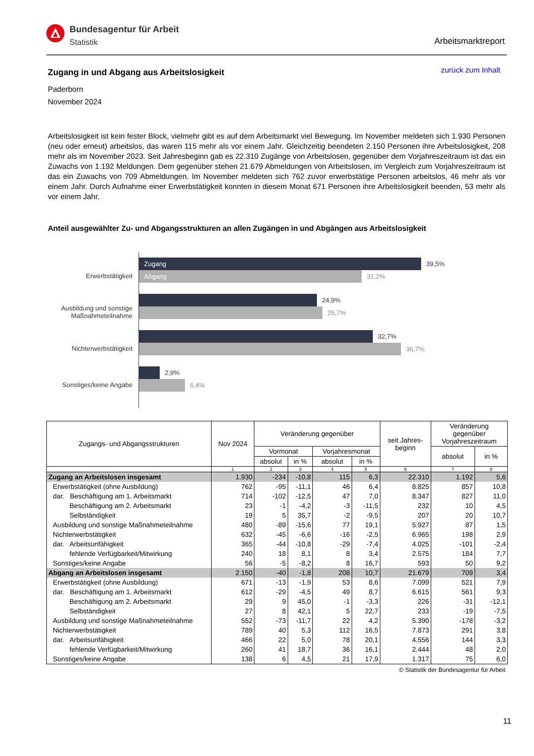Bundesagentur für Arbeit
Statistik
Arbeitsmarktreport
zurück zum Inhalt
Zugang in und Abgang aus Arbeitslosigkeit
Paderborn
November 2024
Arbeitslosigkeit ist kein fester Block, vielmehr gibt es auf dem Arbeitsmarkt viel Bewegung. Im November meldeten sich 1.930 Personen (neu oder erneut) arbeitslos, das waren 115 mehr als vor einem Jahr. Gleichzeitig beendeten 2.150 Personen ihre Arbeitslosigkeit, 208 mehr als im November 2023. Seit Jahresbeginn gab es 22.310 Zugänge von Arbeitslosen, gegenüber dem Vorjahreszeitraum ist das ein Zuwachs von 1.192 Meldungen. Dem gegenüber stehen 21.679 Abmeldungen von Arbeitslosen, im Vergleich zum Vorjahreszeitraum ist das ein Zuwachs von 709 Abmeldungen. Im November meldeten sich 762 zuvor erwerbstätige Personen arbeitslos, 46 mehr als vor einem Jahr. Durch Aufnahme einer Erwerbstätigkeit konnten in diesem Monat 671 Personen ihre Arbeitslosigkeit beenden, 53 mehr als vor einem Jahr.
Anteil ausgewählter Zu- und Abgangsstrukturen an allen Zugängen in und Abgängen aus Arbeitslosigkeit
Erwerbstätigkeit
Ausbildung und sonstige
Maßnahmeteilnahme
Nichterwerbstätigkeit
Sonstiges/keine Angabe
Zugang
39,5%
Abgang
31,2%
24,9%
25,7%
32,7%
36,7%
2,9%
6,4%
| Zugangs- und Abgangsstrukturen | Nov 2024 | Veränderung gegenüber | | | | seit Jahres- beginn | Veränderung gegenüber Vorjahreszeitraum | |
| --- | --- | --- | --- | --- | --- | --- | --- | --- |
| | | Vormonat | | Vorjahresmonat | | | absolut | in % |
| | | absolut | in % | absolut | in % | | | |
| | 1 | 2 | 3 | 4 | 5 | 6 | 7 | 8 |
| Zugang an Arbeitslosen insgesamt | 1.930 | -234 | -10,8 | 115 | 6,3 | 22.310 | 1.192 | 5,6 |
| Erwerbstätigkeit (ohne Ausbildung) | 762 | -95 | -11,1 | 46 | 6,4 | 8.825 | 857 | 10,8 |
| dar. Beschäftigung am 1. Arbeitsmarkt | 714 | -102 | -12,5 | 47 | 7,0 | 8.347 | 827 | 11,0 |
| Beschäftigung am 2. Arbeitsmarkt | 23 | -1 | -4,2 | -3 | -11,5 | 232 | 10 | 4,5 |
| Selbständigkeit | 19 | 5 | 35,7 | -2 | -9,5 | 207 | 20 | 10,7 |
| Ausbildung und sonstige Maßnahmeteilnahme | 480 | -89 | -15,6 | 77 | 19,1 | 5.927 | 87 | 1,5 |
| Nichterwerbstätigkeit | 632 | -45 | -6,6 | -16 | -2,5 | 6.965 | 198 | 2,9 |
| dar. Arbeitsunfähigkeit | 365 | -44 | -10,8 | -29 | -7,4 | 4.025 | -101 | -2,4 |
| fehlende Verfügbarkeit/Mitwirkung | 240 | 18 | 8,1 | 8 | 3,4 | 2.575 | 184 | 7,7 |
| Sonstiges/keine Angabe | 56 | -5 | -8,2 | 8 | 16,7 | 593 | 50 | 9,2 |
| Abgang an Arbeitslosen insgesamt | 2.150 | -40 | -1,8 | 208 | 10,7 | 21.679 | 709 | 3,4 |
| Erwerbstätigkeit (ohne Ausbildung) | 671 | -13 | -1,9 | 53 | 8,6 | 7.099 | 521 | 7,9 |
| dar. Beschäftigung am 1. Arbeitsmarkt | 612 | -29 | -4,5 | 49 | 8,7 | 6.615 | 561 | 9,3 |
| Beschäftigung am 2. Arbeitsmarkt | 29 | 9 | 45,0 | -1 | -3,3 | 226 | -31 | -12,1 |
| Selbständigkeit | 27 | 8 | 42,1 | 5 | 22,7 | 233 | -19 | -7,5 |
| Ausbildung und sonstige Maßnahmeteilnahme | 552 | -73 | -11,7 | 22 | 4,2 | 5.390 | -178 | -3,2 |
| Nichterwerbstätigkeit | 789 | 40 | 5,3 | 112 | 16,5 | 7.873 | 291 | 3,8 |
| dar. Arbeitsunfähigkeit | 466 | 22 | 5,0 | 78 | 20,1 | 4.556 | 144 | 3,3 |
| fehlende Verfügbarkeit/Mitwirkung | 260 | 41 | 18,7 | 36 | 16,1 | 2.444 | 48 | 2,0 |
| Sonstiges/keine Angabe | 138 | 6 | 4,5 | 21 | 17,9 | 1.317 | 75 | 6,0 |
© Statistik der Bundesagentur für Arbeit
11